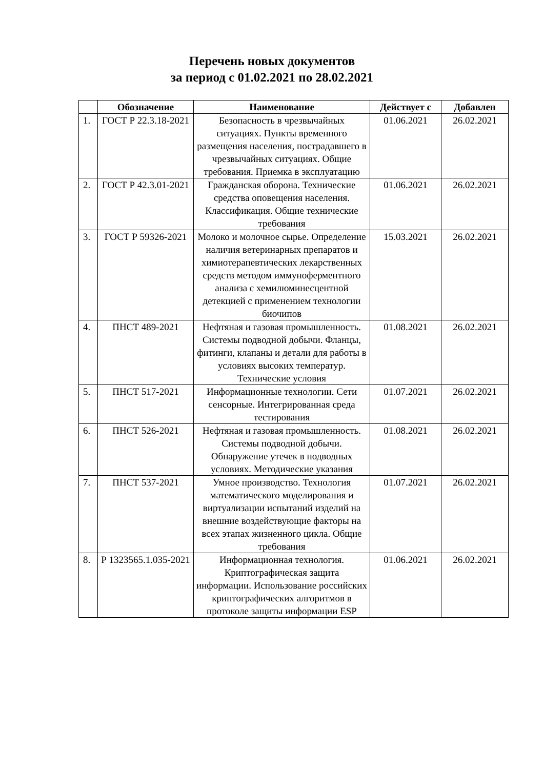Перечень новых документов
за период с 01.02.2021 по 28.02.2021
| | Обозначение | Наименование | Действует с | Добавлен |
| --- | --- | --- | --- | --- |
| 1. | ГОСТ Р 22.3.18-2021 | Безопасность в чрезвычайных ситуациях. Пункты временного размещения населения, пострадавшего в чрезвычайных ситуациях. Общие требования. Приемка в эксплуатацию | 01.06.2021 | 26.02.2021 |
| 2. | ГОСТ Р 42.3.01-2021 | Гражданская оборона. Технические средства оповещения населения. Классификация. Общие технические требования | 01.06.2021 | 26.02.2021 |
| 3. | ГОСТ Р 59326-2021 | Молоко и молочное сырье. Определение наличия ветеринарных препаратов и химиотерапевтических лекарственных средств методом иммуноферментного анализа с хемилюминесцентной детекцией с применением технологии биочипов | 15.03.2021 | 26.02.2021 |
| 4. | ПНСТ 489-2021 | Нефтяная и газовая промышленность. Системы подводной добычи. Фланцы, фитинги, клапаны и детали для работы в условиях высоких температур. Технические условия | 01.08.2021 | 26.02.2021 |
| 5. | ПНСТ 517-2021 | Информационные технологии. Сети сенсорные. Интегрированная среда тестирования | 01.07.2021 | 26.02.2021 |
| 6. | ПНСТ 526-2021 | Нефтяная и газовая промышленность. Системы подводной добычи. Обнаружение утечек в подводных условиях. Методические указания | 01.08.2021 | 26.02.2021 |
| 7. | ПНСТ 537-2021 | Умное производство. Технология математического моделирования и виртуализации испытаний изделий на внешние воздействующие факторы на всех этапах жизненного цикла. Общие требования | 01.07.2021 | 26.02.2021 |
| 8. | Р 1323565.1.035-2021 | Информационная технология. Криптографическая защита информации. Использование российских криптографических алгоритмов в протоколе защиты информации ESP | 01.06.2021 | 26.02.2021 |